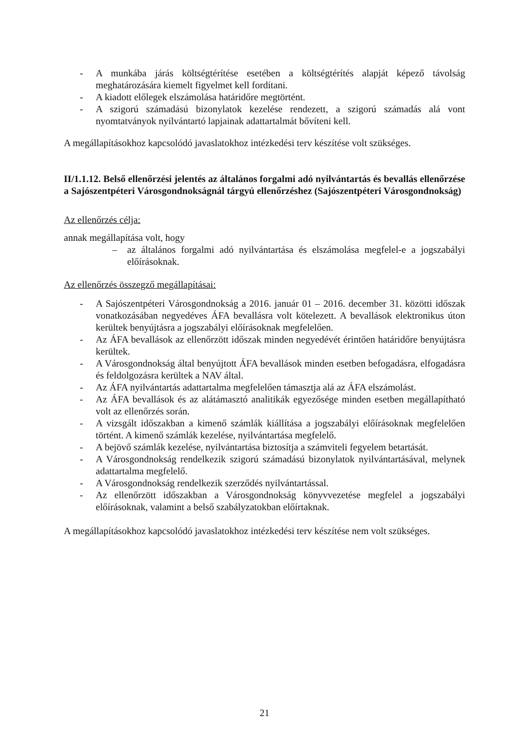- A munkába járás költségtérítése esetében a költségtérítés alapját képező távolság meghatározására kiemelt figyelmet kell fordítani.
- A kiadott előlegek elszámolása határidőre megtörtént.
- A szigorú számadású bizonylatok kezelése rendezett, a szigorú számadás alá vont nyomtatványok nyilvántartó lapjainak adattartalmát bővíteni kell.
A megállapításokhoz kapcsolódó javaslatokhoz intézkedési terv készítése volt szükséges.
II/1.1.12. Belső ellenőrzési jelentés az általános forgalmi adó nyilvántartás és bevallás ellenőrzése a Sajószentpéteri Városgondnokságnál tárgyú ellenőrzéshez (Sajószentpéteri Városgondnokság)
Az ellenőrzés célja:
annak megállapítása volt, hogy
– az általános forgalmi adó nyilvántartása és elszámolása megfelel-e a jogszabályi előírásoknak.
Az ellenőrzés összegző megállapításai:
- A Sajószentpéteri Városgondnokság a 2016. január 01 – 2016. december 31. közötti időszak vonatkozásában negyedéves ÁFA bevallásra volt kötelezett. A bevallások elektronikus úton kerültek benyújtásra a jogszabályi előírásoknak megfelelően.
- Az ÁFA bevallások az ellenőrzött időszak minden negyedévét érintően határidőre benyújtásra kerültek.
- A Városgondnokság által benyújtott ÁFA bevallások minden esetben befogadásra, elfogadásra és feldolgozásra kerültek a NAV által.
- Az ÁFA nyilvántartás adattartalma megfelelően támasztja alá az ÁFA elszámolást.
- Az ÁFA bevallások és az alátámasztó analitikák egyezősége minden esetben megállapítható volt az ellenőrzés során.
- A vizsgált időszakban a kimenő számlák kiállítása a jogszabályi előírásoknak megfelelően történt. A kimenő számlák kezelése, nyilvántartása megfelelő.
- A bejövő számlák kezelése, nyilvántartása biztosítja a számviteli fegyelem betartását.
- A Városgondnokság rendelkezik szigorú számadású bizonylatok nyilvántartásával, melynek adattartalma megfelelő.
- A Városgondnokság rendelkezik szerződés nyilvántartással.
- Az ellenőrzött időszakban a Városgondnokság könyvvezetése megfelel a jogszabályi előírásoknak, valamint a belső szabályzatokban előírtaknak.
A megállapításokhoz kapcsolódó javaslatokhoz intézkedési terv készítése nem volt szükséges.
21